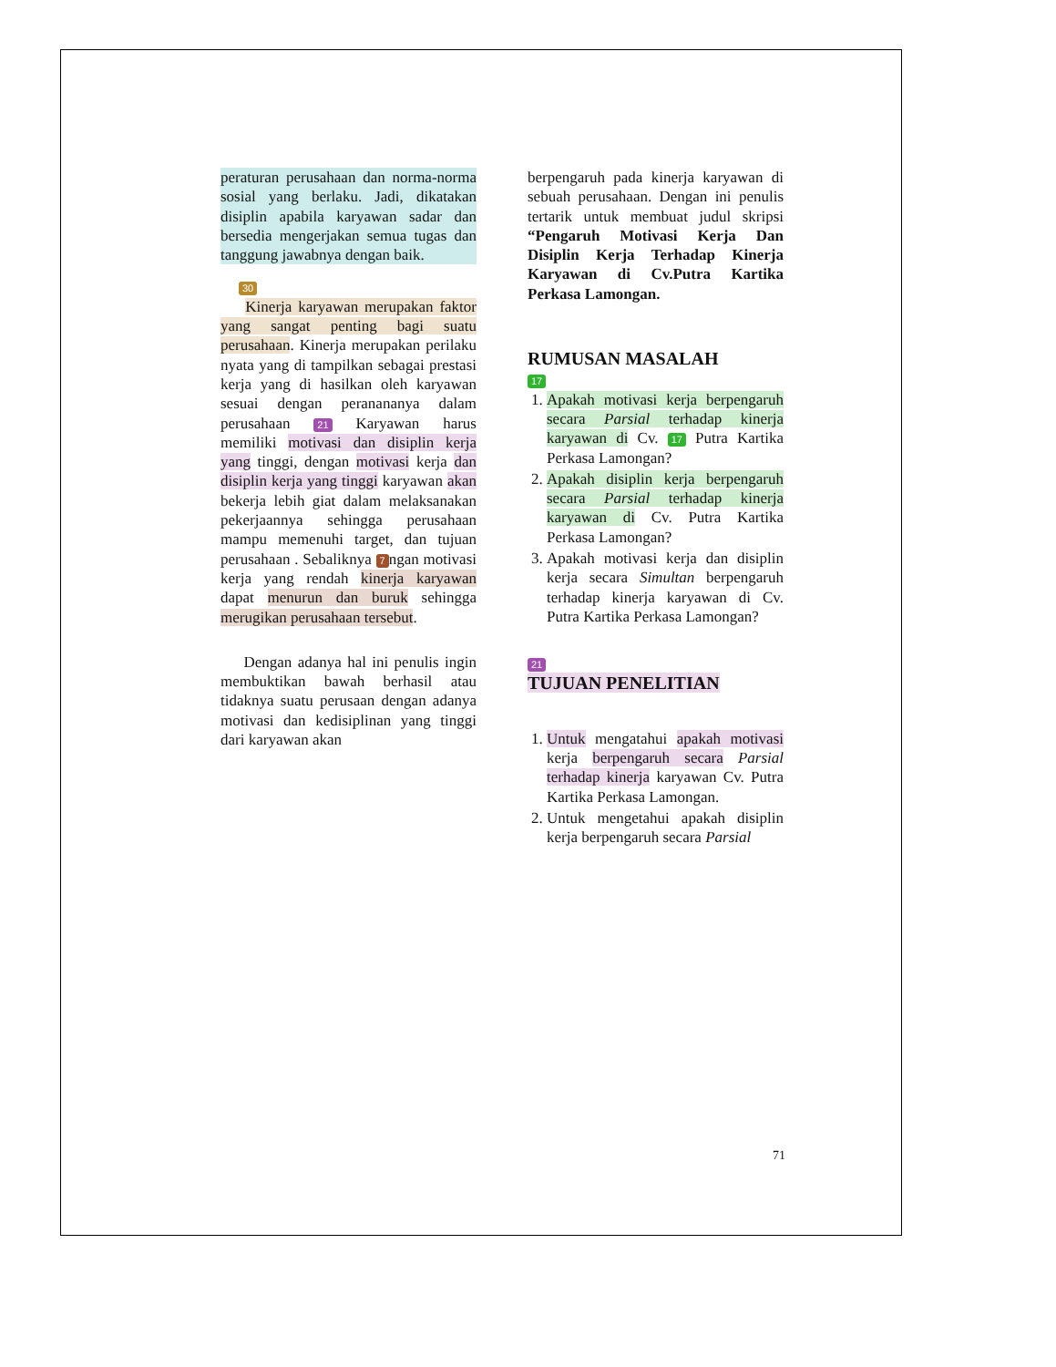peraturan perusahaan dan norma-norma sosial yang berlaku. Jadi, dikatakan disiplin apabila karyawan sadar dan bersedia mengerjakan semua tugas dan tanggung jawabnya dengan baik.
30
Kinerja karyawan merupakan faktor yang sangat penting bagi suatu perusahaan. Kinerja merupakan perilaku nyata yang di tampilkan sebagai prestasi kerja yang di hasilkan oleh karyawan sesuai dengan peranananya dalam perusahaan 21 Karyawan harus memiliki motivasi dan disiplin kerja yang tinggi, dengan motivasi kerja dan disiplin kerja yang tinggi karyawan akan bekerja lebih giat dalam melaksanakan pekerjaannya sehingga perusahaan mampu memenuhi target, dan tujuan perusahaan . Sebaliknya 7 ngan motivasi kerja yang rendah kinerja karyawan dapat menurun dan buruk sehingga merugikan perusahaan tersebut.
Dengan adanya hal ini penulis ingin membuktikan bawah berhasil atau tidaknya suatu perusaan dengan adanya motivasi dan kedisiplinan yang tinggi dari karyawan akan
berpengaruh pada kinerja karyawan di sebuah perusahaan. Dengan ini penulis tertarik untuk membuat judul skripsi “Pengaruh Motivasi Kerja Dan Disiplin Kerja Terhadap Kinerja Karyawan di Cv.Putra Kartika Perkasa Lamongan.
RUMUSAN MASALAH
17
1. Apakah motivasi kerja berpengaruh secara Parsial terhadap kinerja karyawan di Cv. 17 Putra Kartika Perkasa Lamongan?
2. Apakah disiplin kerja berpengaruh secara Parsial terhadap kinerja karyawan di Cv. Putra Kartika Perkasa Lamongan?
3. Apakah motivasi kerja dan disiplin kerja secara Simultan berpengaruh terhadap kinerja karyawan di Cv. Putra Kartika Perkasa Lamongan?
21
TUJUAN PENELITIAN
1. Untuk mengatahui apakah motivasi kerja berpengaruh secara Parsial terhadap kinerja karyawan Cv. Putra Kartika Perkasa Lamongan.
2. Untuk mengetahui apakah disiplin kerja berpengaruh secara Parsial
71